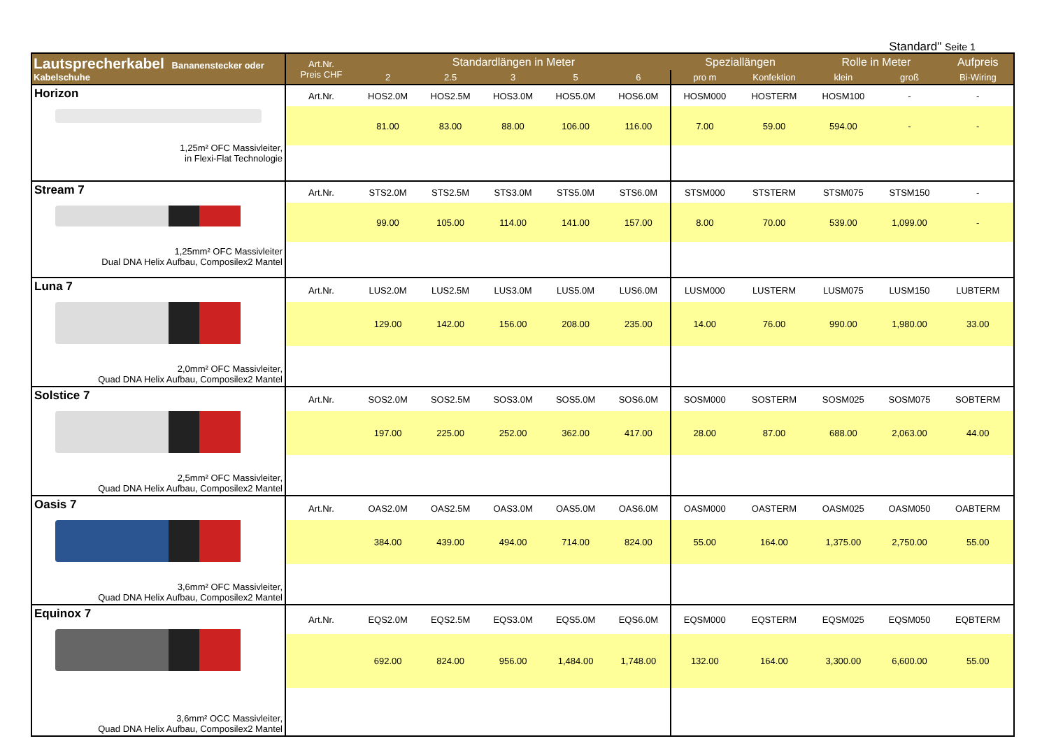Standard" Seite 1
| Lautsprecherkabel Bananenstecker oder Kabelschuhe | Art.Nr. Preis CHF | Standardlängen in Meter | | | | | Speziallängen | | Rolle in Meter | | Aufpreis |
| --- | --- | --- | --- | --- | --- | --- | --- | --- | --- | --- | --- |
| | | 2 | 2.5 | 3 | 5 | 6 | pro m | Konfektion | klein | groß | Bi-Wiring |
| Horizon 1,25m² OFC Massivleiter, in Flexi-Flat Technologie | Art.Nr. | HOS2.0M | HOS2.5M | HOS3.0M | HOS5.0M | HOS6.0M | HOSM000 | HOSTERM | HOSM100 | - | - |
| | | 81.00 | 83.00 | 88.00 | 106.00 | 116.00 | 7.00 | 59.00 | 594.00 | - | - |
| Stream 7 1,25mm² OFC Massivleiter Dual DNA Helix Aufbau, Composilex2 Mantel | Art.Nr. | STS2.0M | STS2.5M | STS3.0M | STS5.0M | STS6.0M | STSM000 | STSTERM | STSM075 | STSM150 | - |
| | | 99.00 | 105.00 | 114.00 | 141.00 | 157.00 | 8.00 | 70.00 | 539.00 | 1,099.00 | - |
| Luna 7 2,0mm² OFC Massivleiter, Quad DNA Helix Aufbau, Composilex2 Mantel | Art.Nr. | LUS2.0M | LUS2.5M | LUS3.0M | LUS5.0M | LUS6.0M | LUSM000 | LUSTERM | LUSM075 | LUSM150 | LUBTERM |
| | | 129.00 | 142.00 | 156.00 | 208.00 | 235.00 | 14.00 | 76.00 | 990.00 | 1,980.00 | 33.00 |
| Solstice 7 2,5mm² OFC Massivleiter, Quad DNA Helix Aufbau, Composilex2 Mantel | Art.Nr. | SOS2.0M | SOS2.5M | SOS3.0M | SOS5.0M | SOS6.0M | SOSM000 | SOSTERM | SOSM025 | SOSM075 | SOBTERM |
| | | 197.00 | 225.00 | 252.00 | 362.00 | 417.00 | 28.00 | 87.00 | 688.00 | 2,063.00 | 44.00 |
| Oasis 7 3,6mm² OFC Massivleiter, Quad DNA Helix Aufbau, Composilex2 Mantel | Art.Nr. | OAS2.0M | OAS2.5M | OAS3.0M | OAS5.0M | OAS6.0M | OASM000 | OASTERM | OASM025 | OASM050 | OABTERM |
| | | 384.00 | 439.00 | 494.00 | 714.00 | 824.00 | 55.00 | 164.00 | 1,375.00 | 2,750.00 | 55.00 |
| Equinox 7 3,6mm² OCC Massivleiter, Quad DNA Helix Aufbau, Composilex2 Mantel | Art.Nr. | EQS2.0M | EQS2.5M | EQS3.0M | EQS5.0M | EQS6.0M | EQSM000 | EQSTERM | EQSM025 | EQSM050 | EQBTERM |
| | | 692.00 | 824.00 | 956.00 | 1,484.00 | 1,748.00 | 132.00 | 164.00 | 3,300.00 | 6,600.00 | 55.00 |